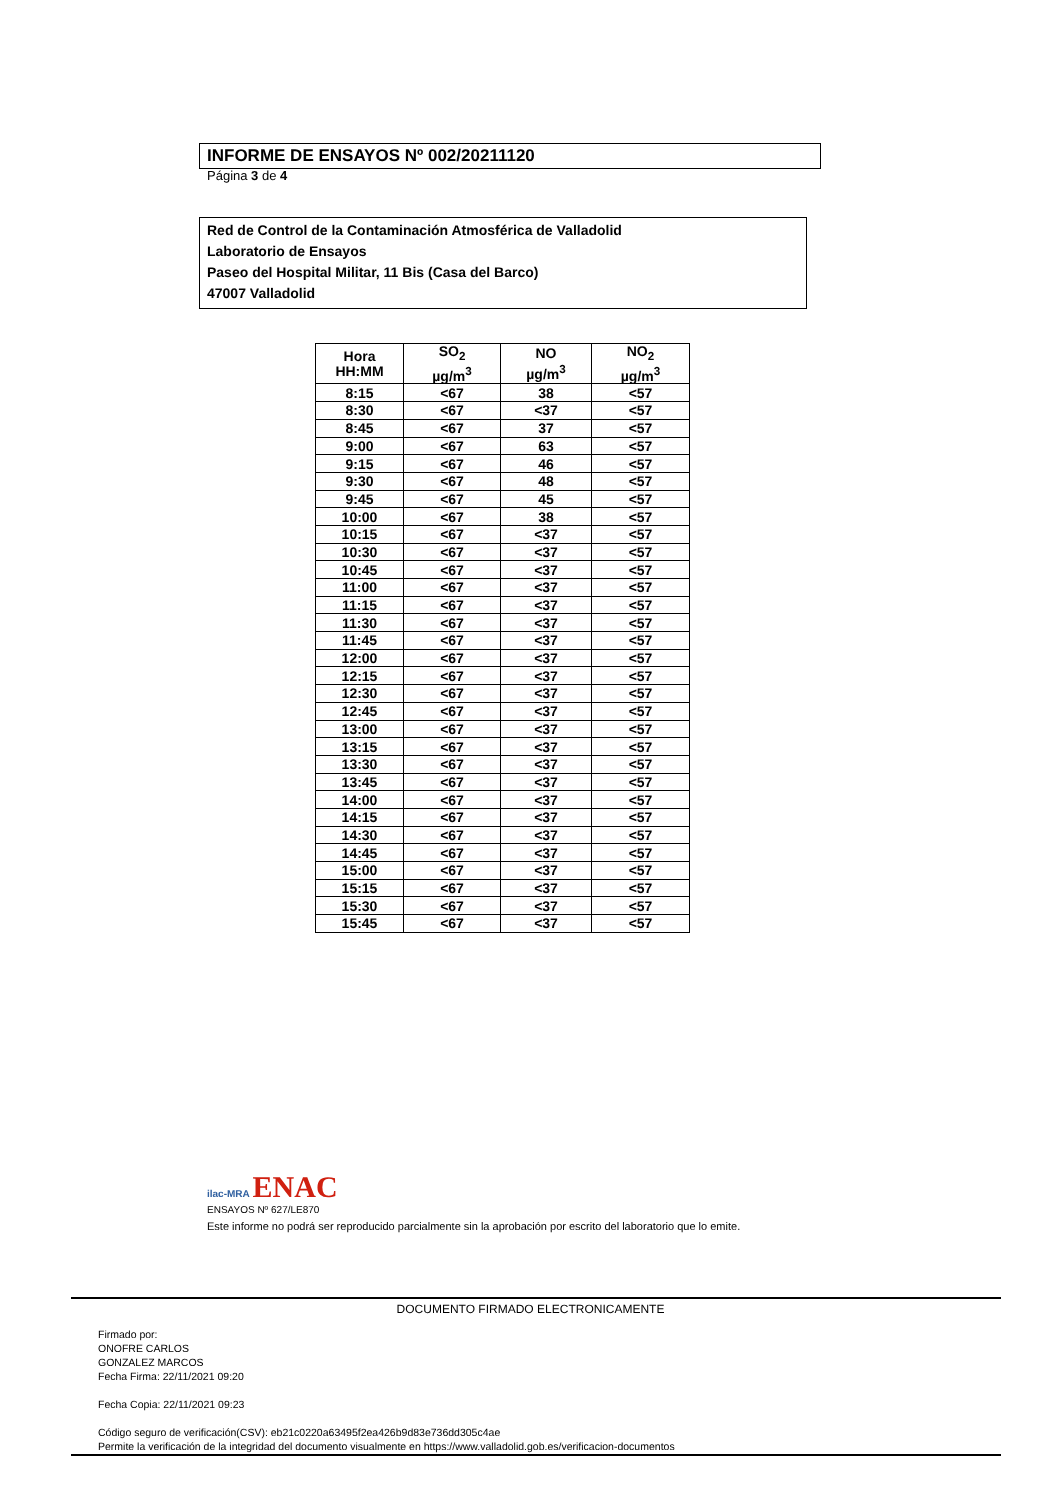INFORME DE ENSAYOS Nº 002/20211120
Página 3 de 4
Red de Control de la Contaminación Atmosférica de Valladolid
Laboratorio de Ensayos
Paseo del Hospital Militar, 11 Bis (Casa del Barco)
47007 Valladolid
| Hora HH:MM | SO<sub>2</sub> µg/m<sup>3</sup> | NO µg/m<sup>3</sup> | NO<sub>2</sub> µg/m<sup>3</sup> |
| --- | --- | --- | --- |
| 8:15 | <67 | 38 | <57 |
| 8:30 | <67 | <37 | <57 |
| 8:45 | <67 | 37 | <57 |
| 9:00 | <67 | 63 | <57 |
| 9:15 | <67 | 46 | <57 |
| 9:30 | <67 | 48 | <57 |
| 9:45 | <67 | 45 | <57 |
| 10:00 | <67 | 38 | <57 |
| 10:15 | <67 | <37 | <57 |
| 10:30 | <67 | <37 | <57 |
| 10:45 | <67 | <37 | <57 |
| 11:00 | <67 | <37 | <57 |
| 11:15 | <67 | <37 | <57 |
| 11:30 | <67 | <37 | <57 |
| 11:45 | <67 | <37 | <57 |
| 12:00 | <67 | <37 | <57 |
| 12:15 | <67 | <37 | <57 |
| 12:30 | <67 | <37 | <57 |
| 12:45 | <67 | <37 | <57 |
| 13:00 | <67 | <37 | <57 |
| 13:15 | <67 | <37 | <57 |
| 13:30 | <67 | <37 | <57 |
| 13:45 | <67 | <37 | <57 |
| 14:00 | <67 | <37 | <57 |
| 14:15 | <67 | <37 | <57 |
| 14:30 | <67 | <37 | <57 |
| 14:45 | <67 | <37 | <57 |
| 15:00 | <67 | <37 | <57 |
| 15:15 | <67 | <37 | <57 |
| 15:30 | <67 | <37 | <57 |
| 15:45 | <67 | <37 | <57 |
ilac-MRA ENAC
ENSAYOS Nº 627/LE870
Este informe no podrá ser reproducido parcialmente sin la aprobación por escrito del laboratorio que lo emite.
DOCUMENTO FIRMADO ELECTRONICAMENTE
Firmado por:
ONOFRE CARLOS
GONZALEZ MARCOS
Fecha Firma: 22/11/2021 09:20
Fecha Copia: 22/11/2021 09:23
Código seguro de verificación(CSV): eb21c0220a63495f2ea426b9d83e736dd305c4ae
Permite la verificación de la integridad del documento visualmente en https://www.valladolid.gob.es/verificacion-documentos